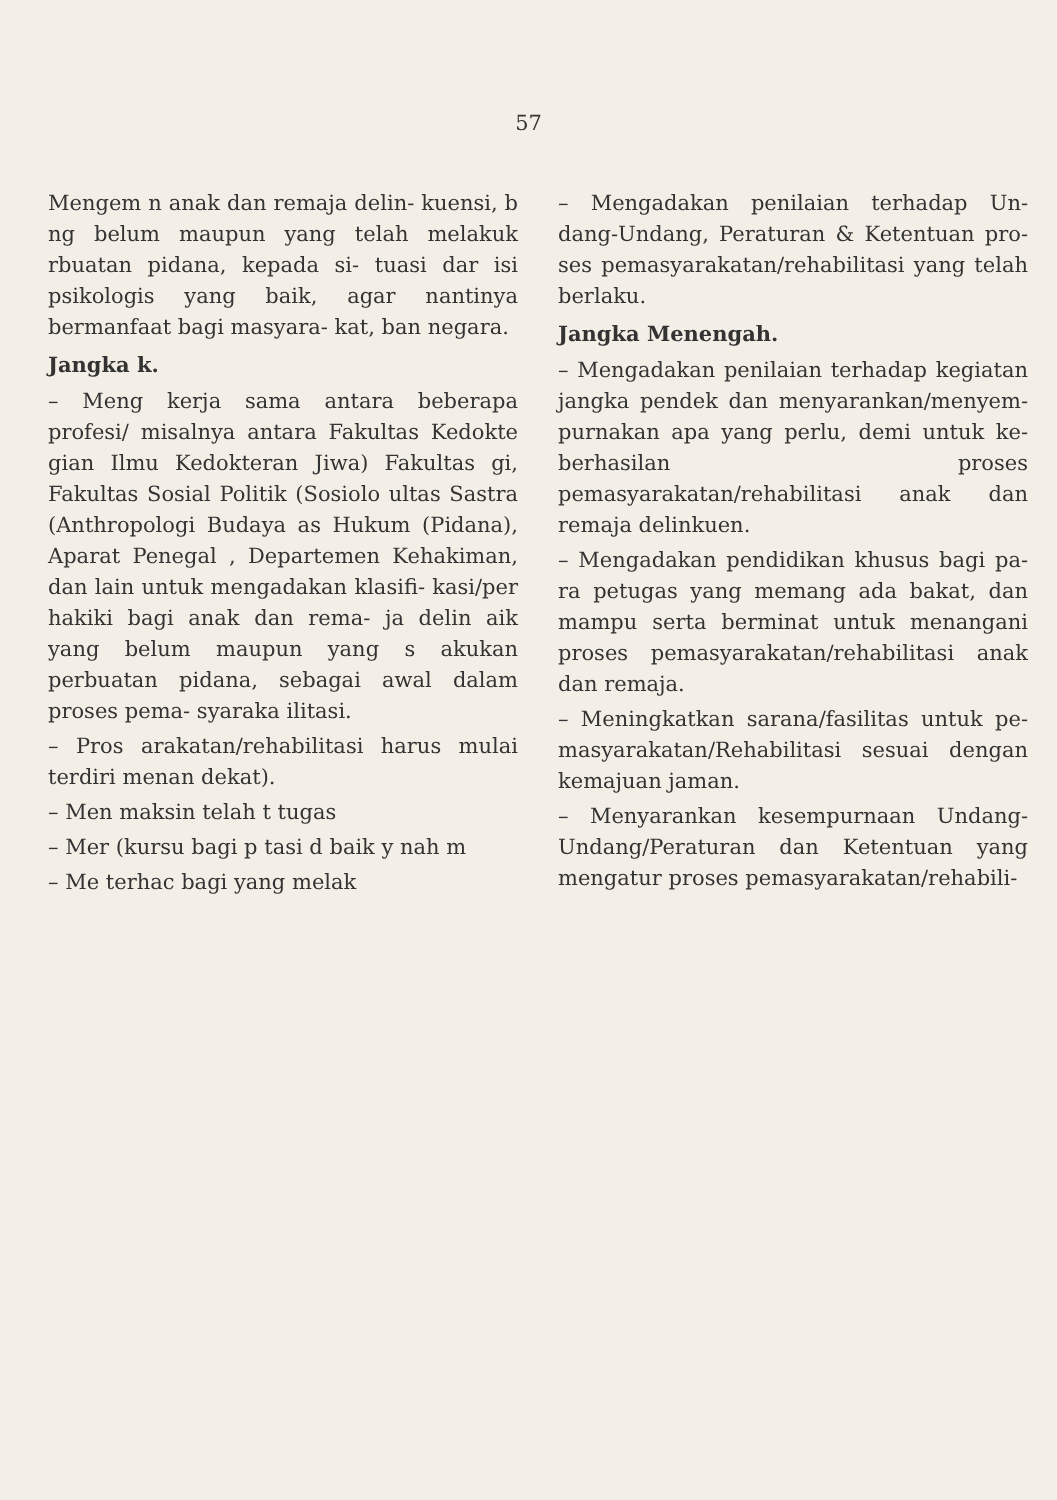57
Mengem n anak dan remaja delin- kuensi, b ng belum maupun yang telah melakuk rbuatan pidana, kepada si- tuasi dar isi psikologis yang baik, agar nantinya bermanfaat bagi masyara- kat, ban negara.
Jangka k.
– Meng kerja sama antara beberapa profesi/ misalnya antara Fakultas Kedokte gian Ilmu Kedokteran Jiwa) Fakultas gi, Fakultas Sosial Politik (Sosiolo ultas Sastra (Anthropologi Budaya as Hukum (Pidana), Aparat Penegal , Departemen Kehakiman, dan lain untuk mengadakan klasifi- kasi/per hakiki bagi anak dan rema- ja delin aik yang belum maupun yang s akukan perbuatan pidana, sebagai awal dalam proses pema- syaraka ilitasi.
– Pros arakatan/rehabilitasi harus mulai terdiri menan dekat).
– Men maksin telah t tugas
– Mer (kursu bagi p tasi d baik y nah m
– Me terhac bagi yang melak
– Mengadakan penilaian terhadap Un- dang-Undang, Peraturan & Ketentuan pro- ses pemasyarakatan/rehabilitasi yang telah berlaku.
Jangka Menengah.
– Mengadakan penilaian terhadap kegiatan jangka pendek dan menyarankan/menyem- purnakan apa yang perlu, demi untuk ke- berhasilan proses pemasyarakatan/rehabilitasi anak dan remaja delinkuen.
– Mengadakan pendidikan khusus bagi pa- ra petugas yang memang ada bakat, dan mampu serta berminat untuk menangani proses pemasyarakatan/rehabilitasi anak dan remaja.
– Meningkatkan sarana/fasilitas untuk pe- masyarakatan/Rehabilitasi sesuai dengan kemajuan jaman.
– Menyarankan kesempurnaan Undang- Undang/Peraturan dan Ketentuan yang mengatur proses pemasyarakatan/rehabili-